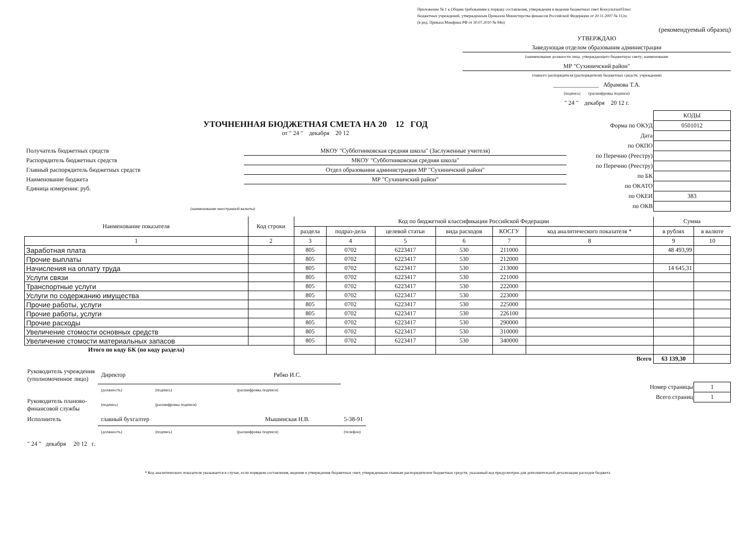Приложение № 1 к Общим требованиям к порядку составления, утверждения и ведения бюджетных смет КонсультантПлюс
бюджетных учреждений, утвержденным Приказом Министерства финансов Российской Федерации от 20.11.2007 № 112н
(в ред. Приказа Минфина РФ от 30.07.2010 № 84н)
(рекомендуемый образец)
УТВЕРЖДАЮ
Заведующая отделом образования администрации
(наименование должности лица, утверждающего бюджетную смету; наименование
МР "Сухиничский район"
главного распорядителя (распорядителя) бюджетных средств; учреждения)
_______________ Абрамова Т.А.
(подпись) (расшифровка подписи)
" 24 " декабря 20 12 г.
УТОЧНЕННАЯ БЮДЖЕТНАЯ СМЕТА НА 20 12 ГОД
от " 24 " декабря 20 12
| Получатель бюджетных средств | МКОУ "Субботниковская средняя школа" (Заслуженные учителя) |
| Распорядитель бюджетных средств | МКОУ "Субботниковская средняя школа" |
| Главный распорядитель бюджетных средств | Отдел образования администрации МР "Сухиничский район" |
| Наименование бюджета | МР "Сухиничский район" |
| Единица измерения: руб. | |
(наименование иностранной валюты)
| | КОДЫ |
| Форма по ОКУД | 0501012 |
| Дата | |
| по ОКПО | |
| по Перечню (Реестру) | |
| по Перечню (Реестру) | |
| по БК | |
| по ОКАТО | |
| по ОКЕИ | 383 |
| по ОКВ | |
| Наименование показателя | Код строки | Код по бюджетной классификации Российской Федерации | | | | | | Сумма | |
| --- | --- | --- | --- | --- | --- | --- | --- | --- | --- |
| | | раздела | подраз-дела | целевой статьи | вида расходов | КОСГУ | код аналитического показателя * | в рублях | в валюте |
| 1 | 2 | 3 | 4 | 5 | 6 | 7 | 8 | 9 | 10 |
| Заработная плата | | 805 | 0702 | 6223417 | 530 | 211000 | | 48 493,99 | |
| Прочие выплаты | | 805 | 0702 | 6223417 | 530 | 212000 | | | |
| Начисления на оплату труда | | 805 | 0702 | 6223417 | 530 | 213000 | | 14 645,31 | |
| Услуги связи | | 805 | 0702 | 6223417 | 530 | 221000 | | | |
| Транспортные услуги | | 805 | 0702 | 6223417 | 530 | 222000 | | | |
| Услуги по содержанию имущества | | 805 | 0702 | 6223417 | 530 | 223000 | | | |
| Прочие работы, услуги | | 805 | 0702 | 6223417 | 530 | 225000 | | | |
| Прочие работы, услуги | | 805 | 0702 | 6223417 | 530 | 226100 | | | |
| Прочие расходы | | 805 | 0702 | 6223417 | 530 | 290000 | | | |
| Увеличение стомости основных средств | | 805 | 0702 | 6223417 | 530 | 310000 | | | |
| Увеличение стомости материальных запасов | | 805 | 0702 | 6223417 | 530 | 340000 | | | |
| Итого по коду БК (по коду раздела) | | | | | | | | | |
| Всего | | | | | | | | 63 139,30 | |
| Руководитель учреждения (уполномоченное лицо) | Директор | | Рябко И.С. | |
| | (должность) | (подпись) | (расшифровка подписи) | |
| Руководитель планово- финансовой службы | (подпись) | (расшифровка подписи) | | |
| Исполнитель | главный бухгалтер | | Мышинская Н.В. | 5-38-91 |
| | (должность) | (подпись) | (расшифровка подписи) | (телефон) |
| " 24 " декабря 20 12 г. | | | | |
| Номер страницы | 1 |
| Всего страниц | 1 |
* Код аналитического показателя указывается в случае, если порядком составления, ведения и утверждения бюджетных смет, утвержденным главным распорядителем бюджетных средств, указанный код предусмотрен для дополнительной детализации расходов бюджета